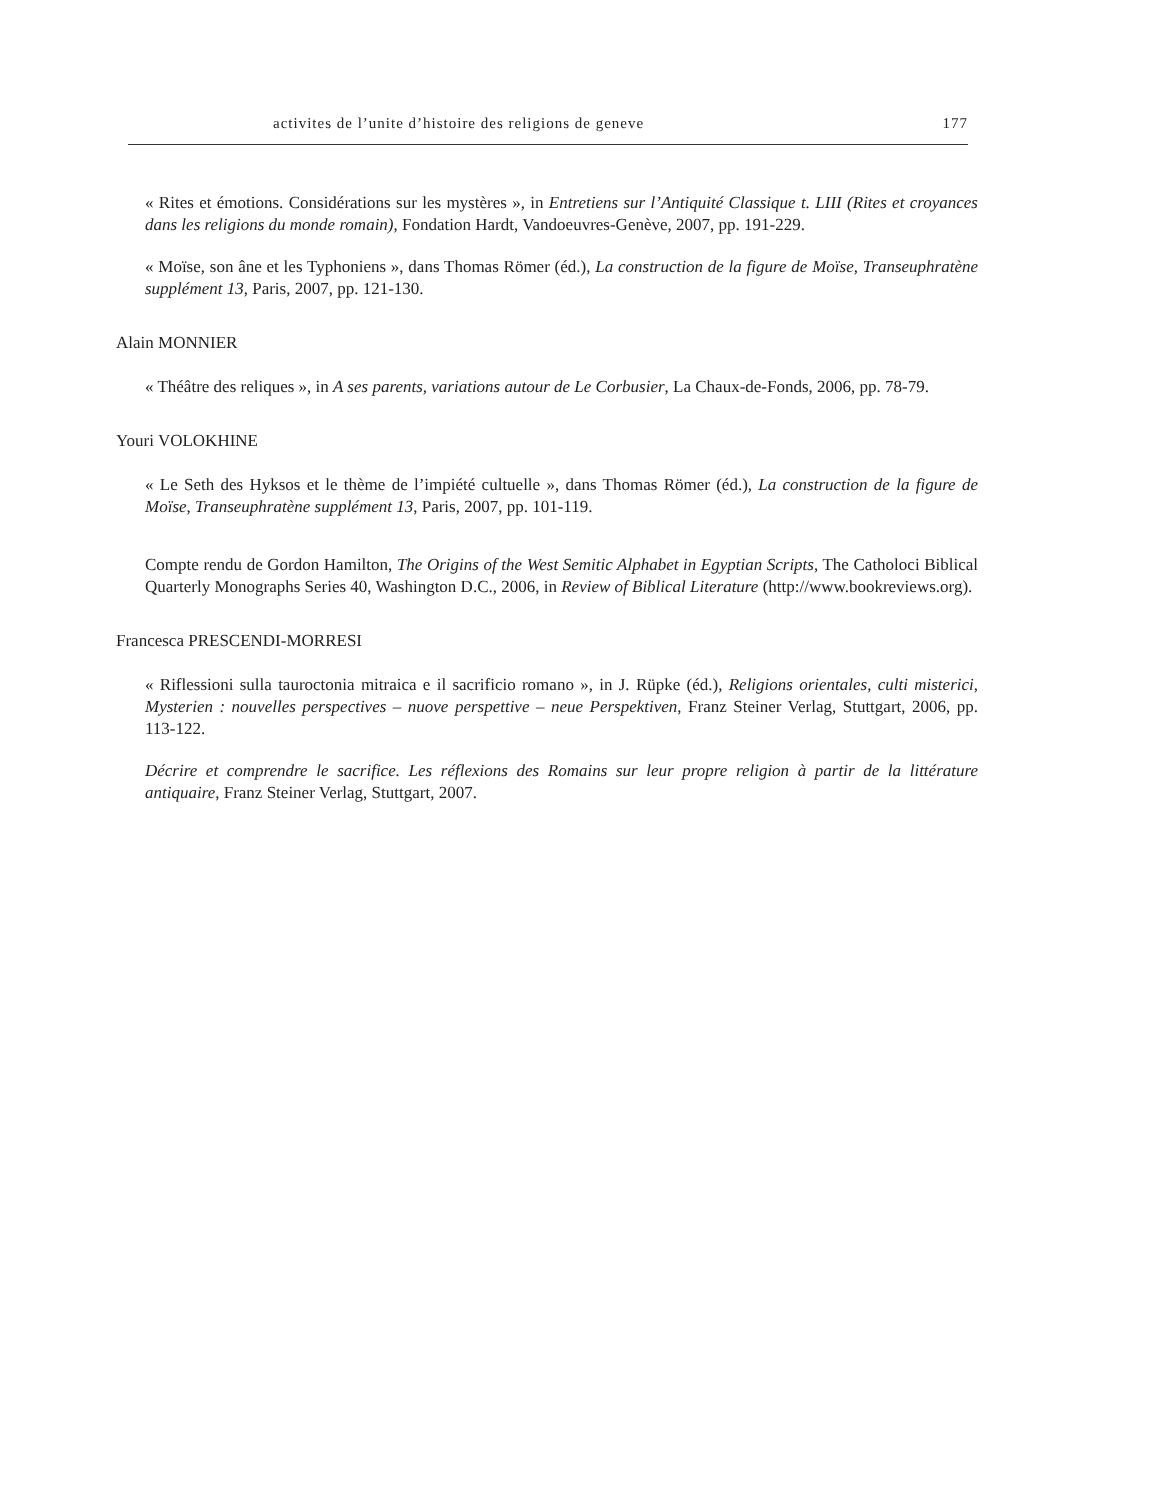activites de l’unite d’histoire des religions de geneve 177
« Rites et émotions. Considérations sur les mystères », in Entretiens sur l’Antiquité Classique t. LIII (Rites et croyances dans les religions du monde romain), Fondation Hardt, Vandoeuvres-Genève, 2007, pp. 191-229.
« Moïse, son âne et les Typhoniens », dans Thomas Römer (éd.), La construction de la figure de Moïse, Transeuphratène supplément 13, Paris, 2007, pp. 121-130.
Alain MONNIER
« Théâtre des reliques », in A ses parents, variations autour de Le Corbusier, La Chaux-de-Fonds, 2006, pp. 78-79.
Youri VOLOKHINE
« Le Seth des Hyksos et le thème de l’impiété cultuelle », dans Thomas Römer (éd.), La construction de la figure de Moïse, Transeuphratène supplément 13, Paris, 2007, pp. 101-119.
Compte rendu de Gordon Hamilton, The Origins of the West Semitic Alphabet in Egyptian Scripts, The Catholoci Biblical Quarterly Monographs Series 40, Washington D.C., 2006, in Review of Biblical Literature (http://www.bookreviews.org).
Francesca PRESCENDI-MORRESI
« Riflessioni sulla tauroctonia mitraica e il sacrificio romano », in J. Rüpke (éd.), Religions orientales, culti misterici, Mysterien : nouvelles perspectives – nuove perspettive – neue Perspektiven, Franz Steiner Verlag, Stuttgart, 2006, pp. 113-122.
Décrire et comprendre le sacrifice. Les réflexions des Romains sur leur propre religion à partir de la littérature antiquaire, Franz Steiner Verlag, Stuttgart, 2007.